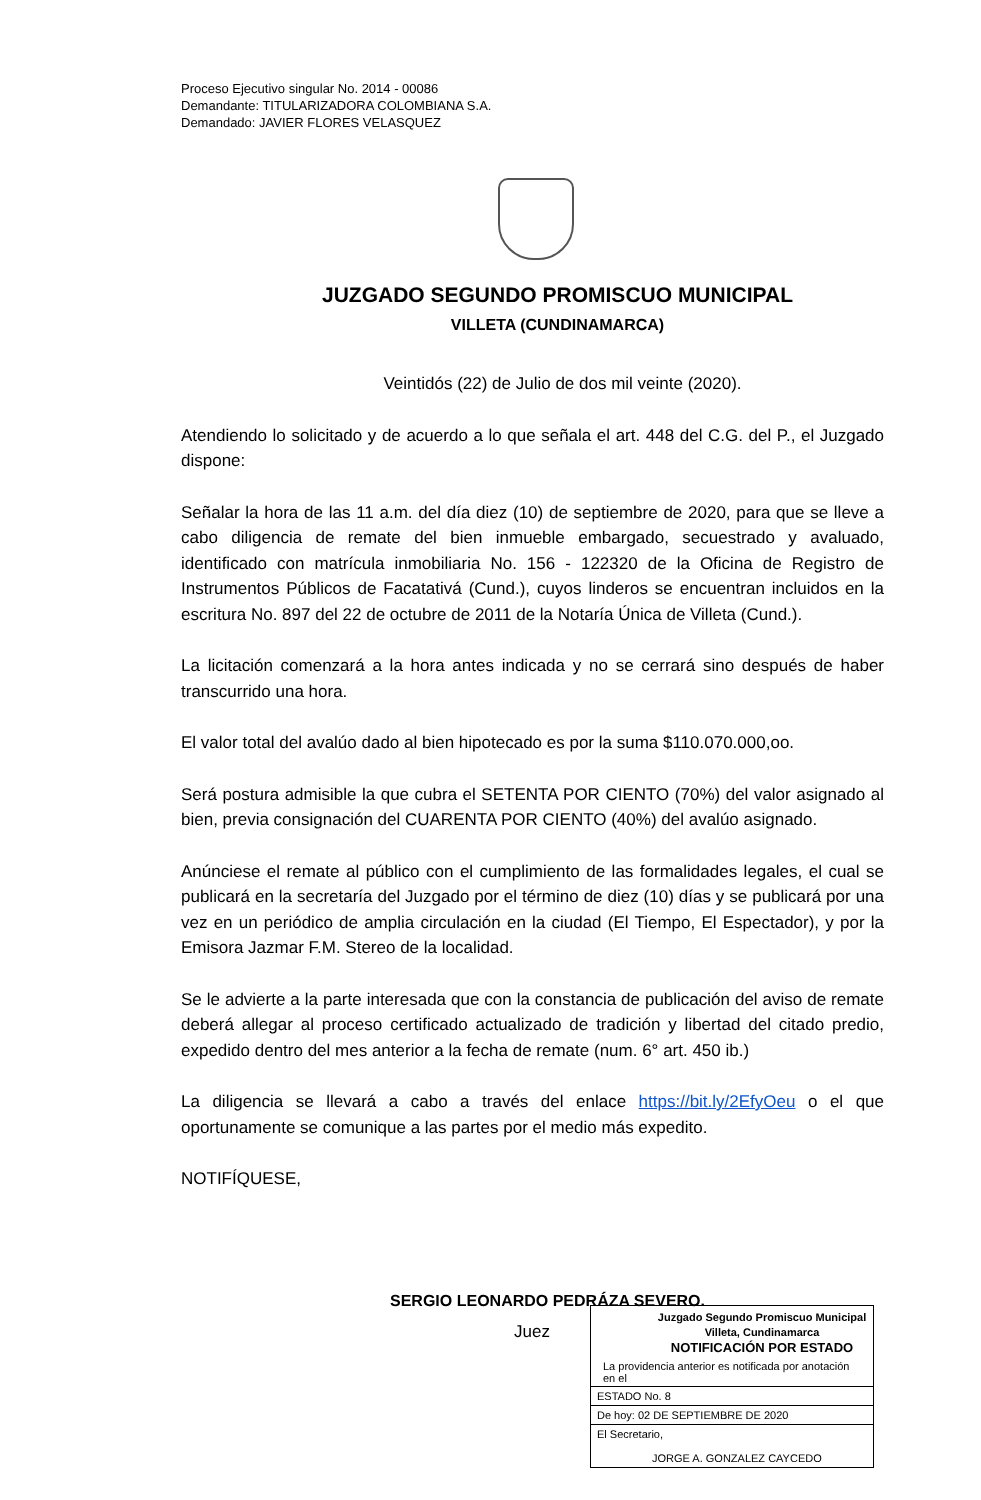Proceso Ejecutivo singular No. 2014 - 00086
Demandante: TITULARIZADORA COLOMBIANA S.A.
Demandado: JAVIER FLORES VELASQUEZ
JUZGADO SEGUNDO PROMISCUO MUNICIPAL
VILLETA (CUNDINAMARCA)
Veintidós (22) de Julio de dos mil veinte (2020).
Atendiendo lo solicitado y de acuerdo a lo que señala el art. 448 del C.G. del P., el Juzgado dispone:
Señalar la hora de las 11 a.m. del día diez (10) de septiembre de 2020, para que se lleve a cabo diligencia de remate del bien inmueble embargado, secuestrado y avaluado, identificado con matrícula inmobiliaria No. 156 - 122320 de la Oficina de Registro de Instrumentos Públicos de Facatativá (Cund.), cuyos linderos se encuentran incluidos en la escritura No. 897 del 22 de octubre de 2011 de la Notaría Única de Villeta (Cund.).
La licitación comenzará a la hora antes indicada y no se cerrará sino después de haber transcurrido una hora.
El valor total del avalúo dado al bien hipotecado es por la suma $110.070.000,oo.
Será postura admisible la que cubra el SETENTA POR CIENTO (70%) del valor asignado al bien, previa consignación del CUARENTA POR CIENTO (40%) del avalúo asignado.
Anúnciese el remate al público con el cumplimiento de las formalidades legales, el cual se publicará en la secretaría del Juzgado por el término de diez (10) días y se publicará por una vez en un periódico de amplia circulación en la ciudad (El Tiempo, El Espectador), y por la Emisora Jazmar F.M. Stereo de la localidad.
Se le advierte a la parte interesada que con la constancia de publicación del aviso de remate deberá allegar al proceso certificado actualizado de tradición y libertad del citado predio, expedido dentro del mes anterior a la fecha de remate (num. 6° art. 450 ib.)
La diligencia se llevará a cabo a través del enlace https://bit.ly/2EfyOeu o el que oportunamente se comunique a las partes por el medio más expedito.
NOTIFÍQUESE,
SERGIO LEONARDO PEDRÁZA SEVERO.
Juez
Juzgado Segundo Promiscuo Municipal
Villeta, Cundinamarca
NOTIFICACIÓN POR ESTADO
La providencia anterior es notificada por anotación en el
ESTADO No. 8
De hoy: 02 DE SEPTIEMBRE DE 2020
El Secretario,
JORGE A. GONZALEZ CAYCEDO